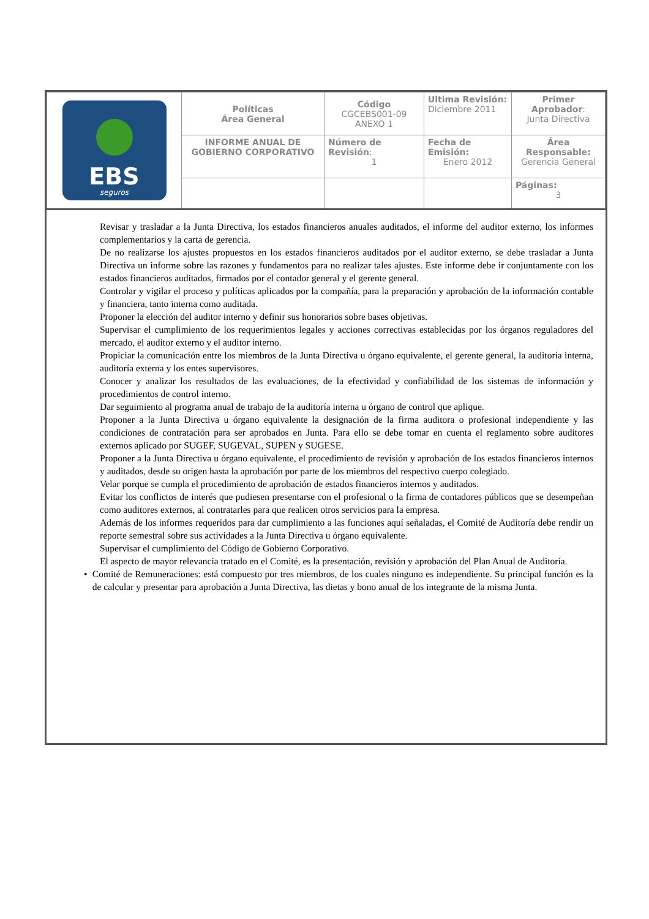| EBS seguros | Políticas Área General | Código CGCEBS001-09 ANEXO 1 | Ultima Revisión: Diciembre 2011 | Primer Aprobador : Junta Directiva |
| | INFORME ANUAL DE GOBIERNO CORPORATIVO | Número de Revisión : 1 | Fecha de Emisión: Enero 2012 | Área Responsable: Gerencia General |
| | | | | Páginas: 3 |
Revisar y trasladar a la Junta Directiva, los estados financieros anuales auditados, el informe del auditor externo, los informes complementarios y la carta de gerencia.
De no realizarse los ajustes propuestos en los estados financieros auditados por el auditor externo, se debe trasladar a Junta Directiva un informe sobre las razones y fundamentos para no realizar tales ajustes. Este informe debe ir conjuntamente con los estados financieros auditados, firmados por el contador general y el gerente general.
Controlar y vigilar el proceso y políticas aplicados por la compañía, para la preparación y aprobación de la información contable y financiera, tanto interna como auditada.
Proponer la elección del auditor interno y definir sus honorarios sobre bases objetivas.
Supervisar el cumplimiento de los requerimientos legales y acciones correctivas establecidas por los órganos reguladores del mercado, el auditor externo y el auditor interno.
Propiciar la comunicación entre los miembros de la Junta Directiva u órgano equivalente, el gerente general, la auditoría interna, auditoría externa y los entes supervisores.
Conocer y analizar los resultados de las evaluaciones, de la efectividad y confiabilidad de los sistemas de información y procedimientos de control interno.
Dar seguimiento al programa anual de trabajo de la auditoría interna u órgano de control que aplique.
Proponer a la Junta Directiva u órgano equivalente la designación de la firma auditora o profesional independiente y las condiciones de contratación para ser aprobados en Junta. Para ello se debe tomar en cuenta el reglamento sobre auditores externos aplicado por SUGEF, SUGEVAL, SUPEN y SUGESE.
Proponer a la Junta Directiva u órgano equivalente, el procedimiento de revisión y aprobación de los estados financieros internos y auditados, desde su origen hasta la aprobación por parte de los miembros del respectivo cuerpo colegiado.
Velar porque se cumpla el procedimiento de aprobación de estados financieros internos y auditados.
Evitar los conflictos de interés que pudiesen presentarse con el profesional o la firma de contadores públicos que se desempeñan como auditores externos, al contratarles para que realicen otros servicios para la empresa.
Además de los informes requeridos para dar cumplimiento a las funciones aquí señaladas, el Comité de Auditoría debe rendir un reporte semestral sobre sus actividades a la Junta Directiva u órgano equivalente.
Supervisar el cumplimiento del Código de Gobierno Corporativo.
El aspecto de mayor relevancia tratado en el Comité, es la presentación, revisión y aprobación del Plan Anual de Auditoría.
• Comité de Remuneraciones: está compuesto por tres miembros, de los cuales ninguno es independiente. Su principal función es la de calcular y presentar para aprobación a Junta Directiva, las dietas y bono anual de los integrante de la misma Junta.